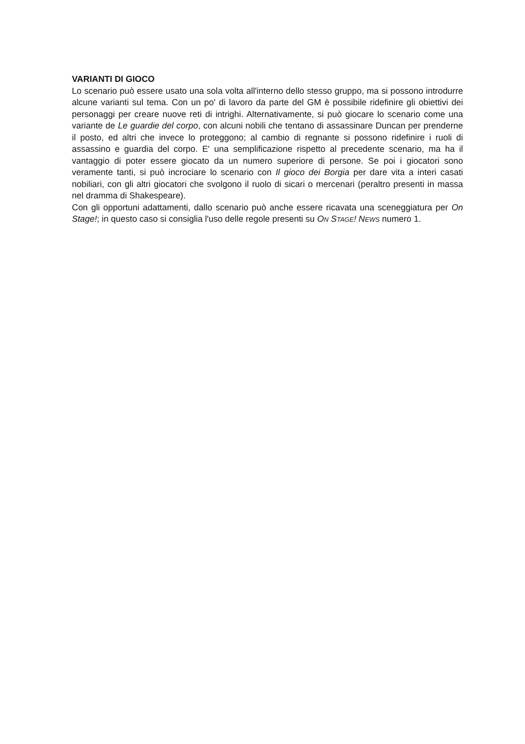VARIANTI DI GIOCO
Lo scenario può essere usato una sola volta all'interno dello stesso gruppo, ma si possono introdurre alcune varianti sul tema. Con un po' di lavoro da parte del GM è possibile ridefinire gli obiettivi dei personaggi per creare nuove reti di intrighi. Alternativamente, si può giocare lo scenario come una variante de Le guardie del corpo, con alcuni nobili che tentano di assassinare Duncan per prenderne il posto, ed altri che invece lo proteggono; al cambio di regnante si possono ridefinire i ruoli di assassino e guardia del corpo. E' una semplificazione rispetto al precedente scenario, ma ha il vantaggio di poter essere giocato da un numero superiore di persone. Se poi i giocatori sono veramente tanti, si può incrociare lo scenario con Il gioco dei Borgia per dare vita a interi casati nobiliari, con gli altri giocatori che svolgono il ruolo di sicari o mercenari (peraltro presenti in massa nel dramma di Shakespeare).
Con gli opportuni adattamenti, dallo scenario può anche essere ricavata una sceneggiatura per On Stage!; in questo caso si consiglia l'uso delle regole presenti su ON STAGE! NEWS numero 1.